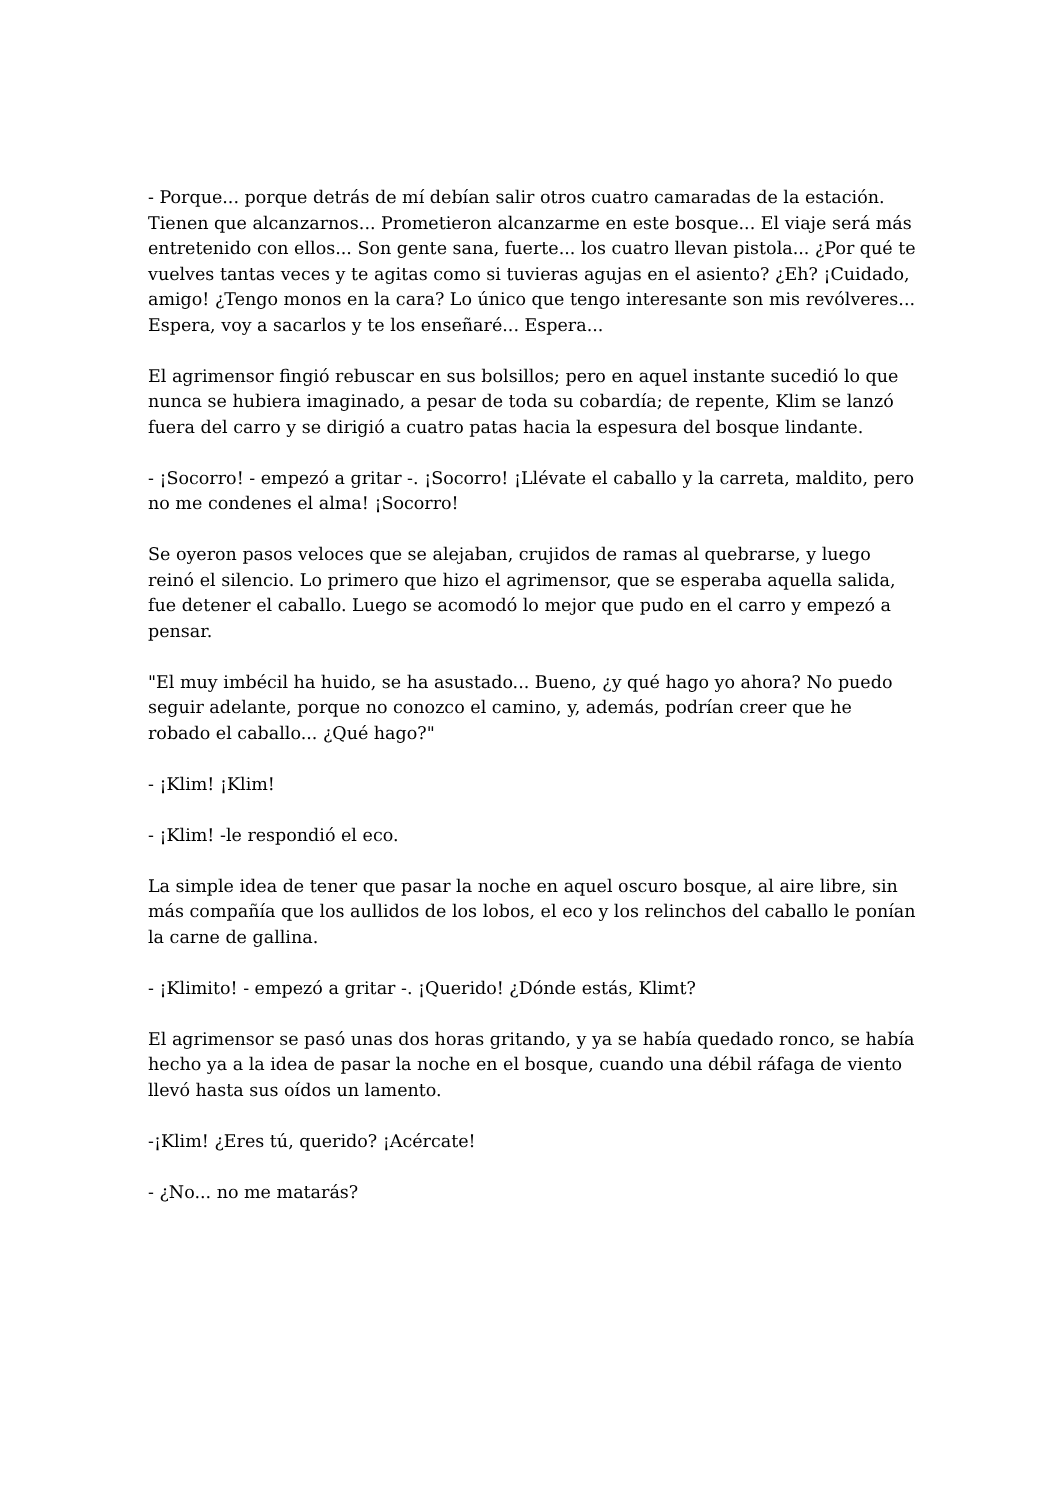- Porque... porque detrás de mí debían salir otros cuatro camaradas de la estación. Tienen que alcanzarnos... Prometieron alcanzarme en este bosque... El viaje será más entretenido con ellos... Son gente sana, fuerte... los cuatro llevan pistola... ¿Por qué te vuelves tantas veces y te agitas como si tuvieras agujas en el asiento? ¿Eh? ¡Cuidado, amigo! ¿Tengo monos en la cara? Lo único que tengo interesante son mis revólveres... Espera, voy a sacarlos y te los enseñaré... Espera...
El agrimensor fingió rebuscar en sus bolsillos; pero en aquel instante sucedió lo que nunca se hubiera imaginado, a pesar de toda su cobardía; de repente, Klim se lanzó fuera del carro y se dirigió a cuatro patas hacia la espesura del bosque lindante.
- ¡Socorro! - empezó a gritar -. ¡Socorro! ¡Llévate el caballo y la carreta, maldito, pero no me condenes el alma! ¡Socorro!
Se oyeron pasos veloces que se alejaban, crujidos de ramas al quebrarse, y luego reinó el silencio. Lo primero que hizo el agrimensor, que se esperaba aquella salida, fue detener el caballo. Luego se acomodó lo mejor que pudo en el carro y empezó a pensar.
"El muy imbécil ha huido, se ha asustado... Bueno, ¿y qué hago yo ahora? No puedo seguir adelante, porque no conozco el camino, y, además, podrían creer que he robado el caballo... ¿Qué hago?"
- ¡Klim! ¡Klim!
- ¡Klim! -le respondió el eco.
La simple idea de tener que pasar la noche en aquel oscuro bosque, al aire libre, sin más compañía que los aullidos de los lobos, el eco y los relinchos del caballo le ponían la carne de gallina.
- ¡Klimito! - empezó a gritar -. ¡Querido! ¿Dónde estás, Klimt?
El agrimensor se pasó unas dos horas gritando, y ya se había quedado ronco, se había hecho ya a la idea de pasar la noche en el bosque, cuando una débil ráfaga de viento llevó hasta sus oídos un lamento.
-¡Klim! ¿Eres tú, querido? ¡Acércate!
- ¿No... no me matarás?